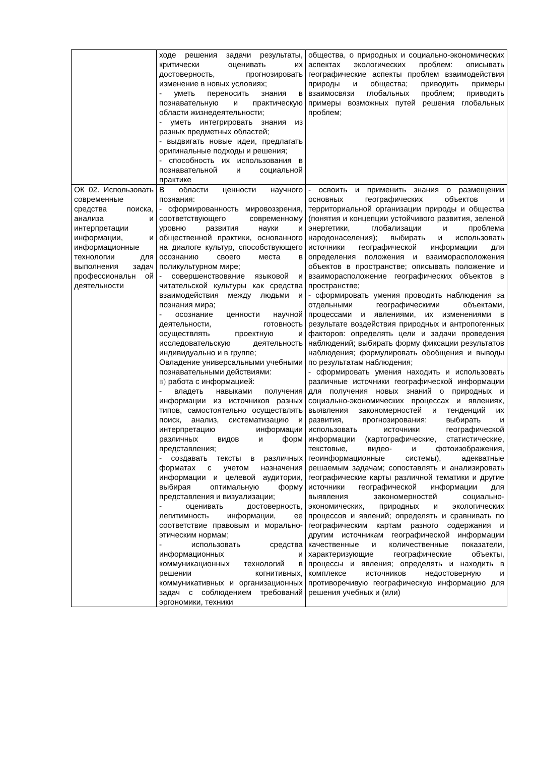| | ходе решения задачи результаты, критически оценивать их достоверность, прогнозировать изменение в новых условиях; - уметь переносить знания в познавательную и практическую области жизнедеятельности; - уметь интегрировать знания из разных предметных областей; - выдвигать новые идеи, предлагать оригинальные подходы и решения; - способность их использования в познавательной и социальной практике | общества, о природных и социально-экономических аспектах экологических проблем: описывать географические аспекты проблем взаимодействия природы и общества; приводить примеры взаимосвязи глобальных проблем; приводить примеры возможных путей решения глобальных проблем; |
| ОК 02. Использовать современные средства поиска, анализа и интерпретации информации, и информационные технологии для выполнения задач профессиональн ой деятельности | В области ценности научного познания: - сформированность мировоззрения, соответствующего современному уровню развития науки и общественной практики, основанного на диалоге культур, способствующего осознанию своего места в поликультурном мире; - совершенствование языковой и читательской культуры как средства взаимодействия между людьми и познания мира; - осознание ценности научной деятельности, готовность осуществлять проектную и исследовательскую деятельность индивидуально и в группе; Овладение универсальными учебными познавательными действиями: в) работа с информацией: - владеть навыками получения информации из источников разных типов, самостоятельно осуществлять поиск, анализ, систематизацию и интерпретацию информации различных видов и форм представления; - создавать тексты в различных форматах с учетом назначения информации и целевой аудитории, выбирая оптимальную форму представления и визуализации; - оценивать достоверность, легитимность информации, ее соответствие правовым и морально-этическим нормам; - использовать средства информационных и коммуникационных технологий в решении когнитивных, коммуникативных и организационных задач с соблюдением требований эргономики, техники | - освоить и применить знания о размещении основных географических объектов и территориальной организации природы и общества (понятия и концепции устойчивого развития, зеленой энергетики, глобализации и проблема народонаселения); выбирать и использовать источники географической информации для определения положения и взаиморасположения объектов в пространстве; описывать положение и взаиморасположение географических объектов в пространстве; - сформировать умения проводить наблюдения за отдельными географическими объектами, процессами и явлениями, их изменениями в результате воздействия природных и антропогенных факторов: определять цели и задачи проведения наблюдений; выбирать форму фиксации результатов наблюдения; формулировать обобщения и выводы по результатам наблюдения; - сформировать умения находить и использовать различные источники географической информации для получения новых знаний о природных и социально-экономических процессах и явлениях, выявления закономерностей и тенденций их развития, прогнозирования: выбирать и использовать источники географической информации (картографические, статистические, текстовые, видео- и фотоизображения, геоинформационные системы), адекватные решаемым задачам; сопоставлять и анализировать географические карты различной тематики и другие источники географической информации для выявления закономерностей социально-экономических, природных и экологических процессов и явлений; определять и сравнивать по географическим картам разного содержания и другим источникам географической информации качественные и количественные показатели, характеризующие географические объекты, процессы и явления; определять и находить в комплексе источников недостоверную и противоречивую географическую информацию для решения учебных и (или) |